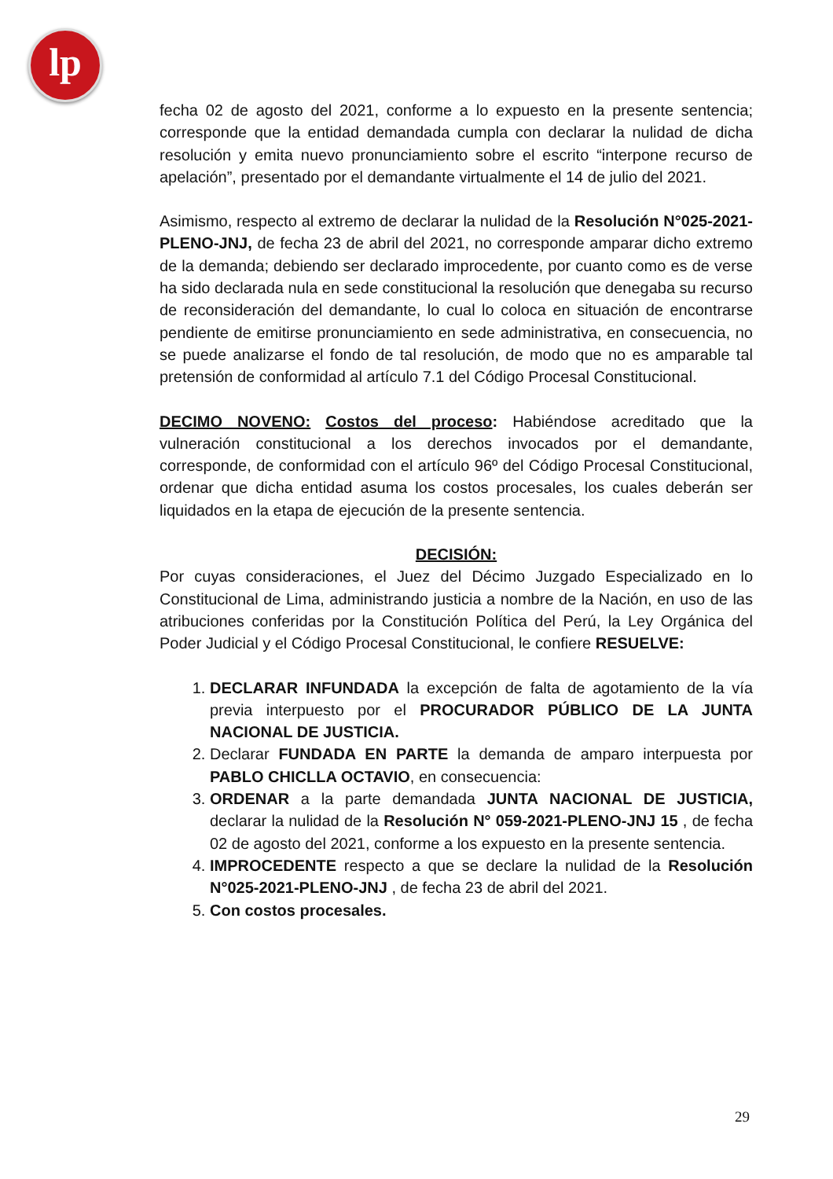lp
fecha 02 de agosto del 2021, conforme a lo expuesto en la presente sentencia; corresponde que la entidad demandada cumpla con declarar la nulidad de dicha resolución y emita nuevo pronunciamiento sobre el escrito “interpone recurso de apelación”, presentado por el demandante virtualmente el 14 de julio del 2021.
Asimismo, respecto al extremo de declarar la nulidad de la Resolución N°025-2021-PLENO-JNJ, de fecha 23 de abril del 2021, no corresponde amparar dicho extremo de la demanda; debiendo ser declarado improcedente, por cuanto como es de verse ha sido declarada nula en sede constitucional la resolución que denegaba su recurso de reconsideración del demandante, lo cual lo coloca en situación de encontrarse pendiente de emitirse pronunciamiento en sede administrativa, en consecuencia, no se puede analizarse el fondo de tal resolución, de modo que no es amparable tal pretensión de conformidad al artículo 7.1 del Código Procesal Constitucional.
DECIMO NOVENO: Costos del proceso: Habiéndose acreditado que la vulneración constitucional a los derechos invocados por el demandante, corresponde, de conformidad con el artículo 96º del Código Procesal Constitucional, ordenar que dicha entidad asuma los costos procesales, los cuales deberán ser liquidados en la etapa de ejecución de la presente sentencia.
DECISIÓN:
Por cuyas consideraciones, el Juez del Décimo Juzgado Especializado en lo Constitucional de Lima, administrando justicia a nombre de la Nación, en uso de las atribuciones conferidas por la Constitución Política del Perú, la Ley Orgánica del Poder Judicial y el Código Procesal Constitucional, le confiere RESUELVE:
1. DECLARAR INFUNDADA la excepción de falta de agotamiento de la vía previa interpuesto por el PROCURADOR PÚBLICO DE LA JUNTA NACIONAL DE JUSTICIA.
2. Declarar FUNDADA EN PARTE la demanda de amparo interpuesta por PABLO CHICLLA OCTAVIO, en consecuencia:
3. ORDENAR a la parte demandada JUNTA NACIONAL DE JUSTICIA, declarar la nulidad de la Resolución N° 059-2021-PLENO-JNJ 15 , de fecha 02 de agosto del 2021, conforme a los expuesto en la presente sentencia.
4. IMPROCEDENTE respecto a que se declare la nulidad de la Resolución N°025-2021-PLENO-JNJ , de fecha 23 de abril del 2021.
5. Con costos procesales.
29